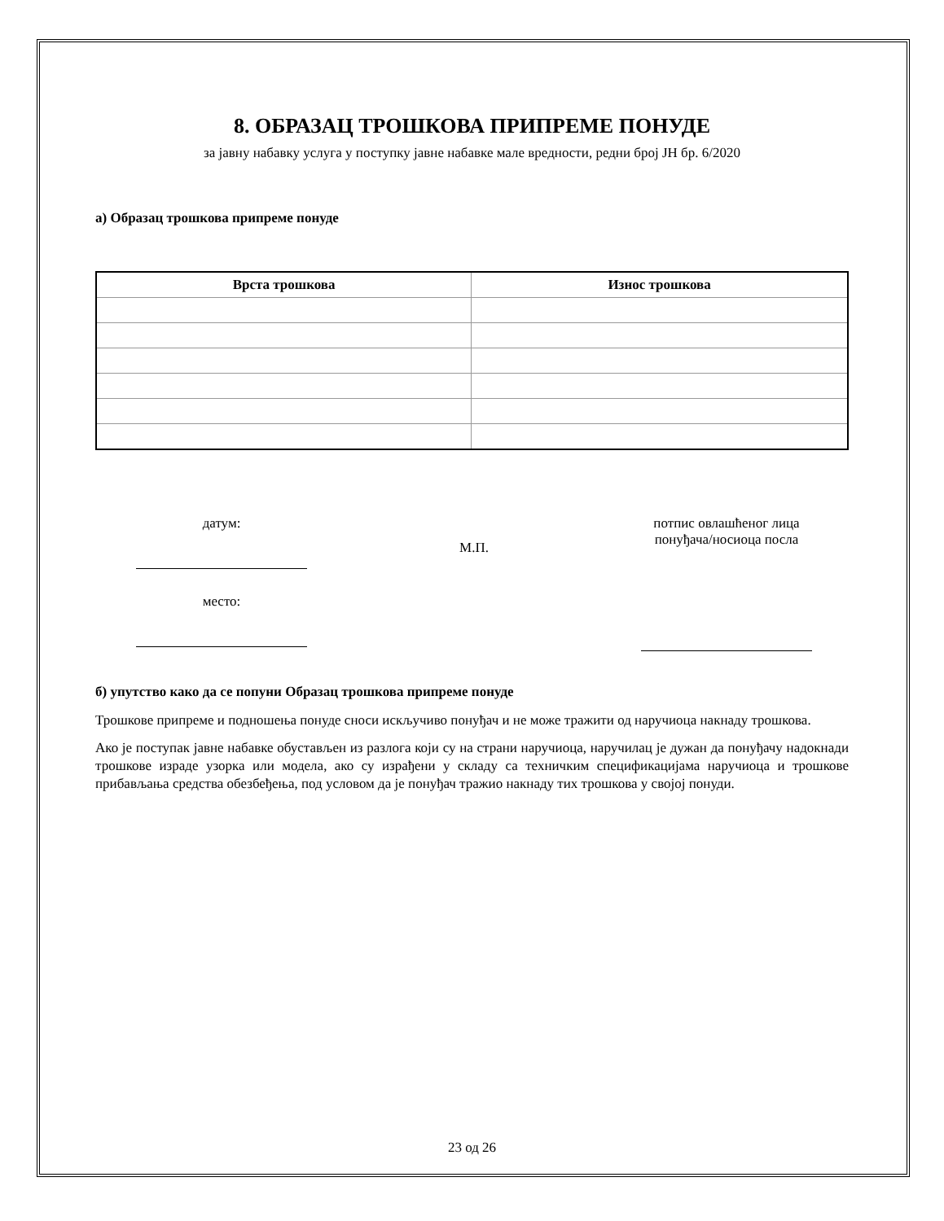8. ОБРАЗАЦ ТРОШКОВА ПРИПРЕМЕ ПОНУДЕ
за јавну набавку услуга у поступку јавне набавке мале вредности, редни број ЈН бр. 6/2020
а) Образац трошкова припреме понуде
| Врста трошкова | Износ трошкова |
| --- | --- |
датум:
место:
М.П.
потпис овлашћеног лица понуђача/носиоца посла
б) упутство како да се попуни Образац трошкова припреме понуде
Трошкове припреме и подношења понуде сноси искључиво понуђач и не може тражити од наручиоца накнаду трошкова.
Ако је поступак јавне набавке обустављен из разлога који су на страни наручиоца, наручилац је дужан да понуђачу надокнади трошкове израде узорка или модела, ако су израђени у складу са техничким спецификацијама наручиоца и трошкове прибављања средства обезбеђења, под условом да је понуђач тражио накнаду тих трошкова у својој понуди.
23 од 26